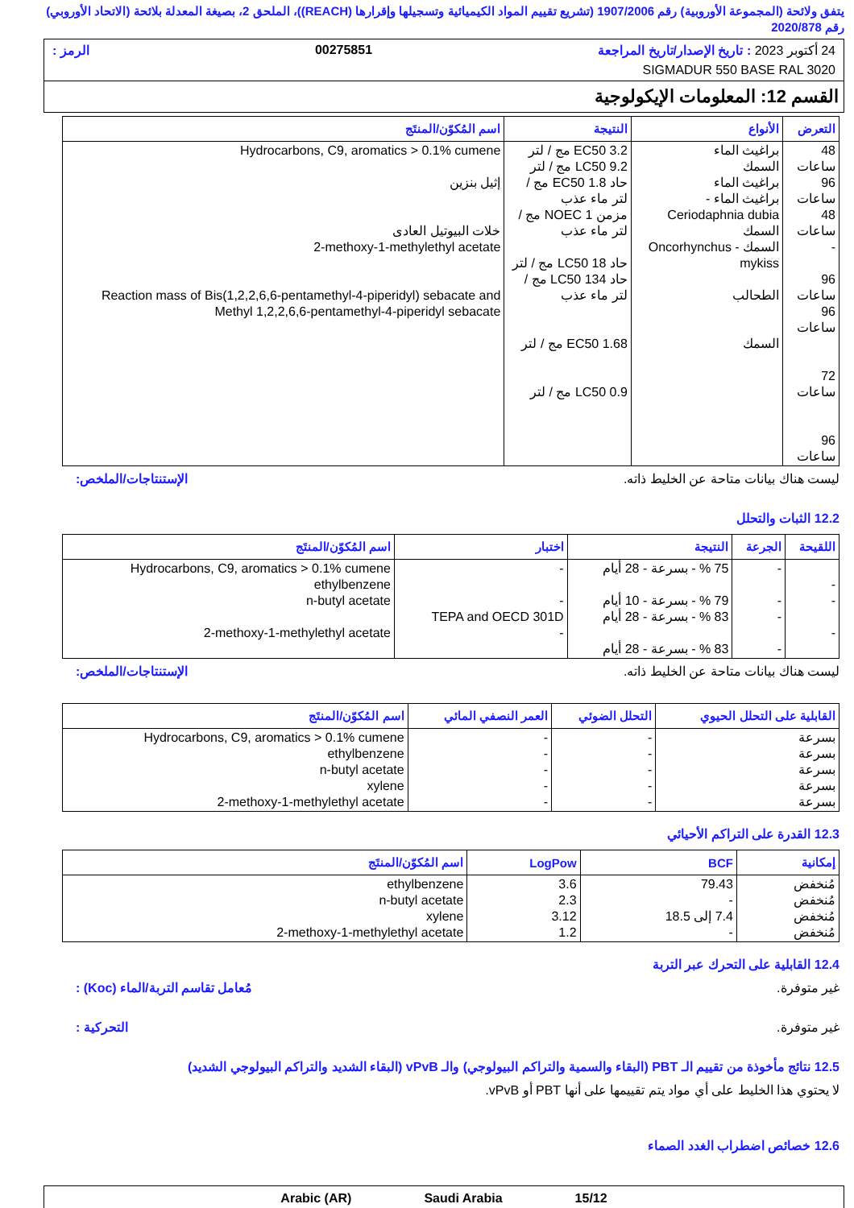يتفق ولائحة (المجموعة الأوروبية) رقم 1907/2006 (تشريع تقييم المواد الكيميائية وتسجيلها وإقرارها (REACH))، الملحق 2، بصيغة المعدلة بلائحة (الاتحاد الأوروبي) رقم 2020/878
24 أكتوبر 2023 : تاريخ الإصدار/تاريخ المراجعة 00275851 الرمز :
SIGMADUR 550 BASE RAL 3020
القسم 12: المعلومات الإيكولوجية
| التعرض | الأنواع | النتيجة | اسم المُكوّن/المنتَج |
| --- | --- | --- | --- |
| 48 ساعات 96 ساعات 48 ساعات - 96 ساعات 96 ساعات 72 ساعات 96 ساعات | براغيث الماء السمك براغيث الماء براغيث الماء - Ceriodaphnia dubia السمك السمك - Oncorhynchus mykiss الطحالب السمك | EC50 3.2 مج / لتر LC50 9.2 مج / لتر حاد EC50 1.8 مج / لتر ماء عذب مزمن NOEC 1 مج / لتر ماء عذب حاد LC50 18 مج / لتر حاد LC50 134 مج / لتر ماء عذب EC50 1.68 مج / لتر LC50 0.9 مج / لتر | Hydrocarbons, C9, aromatics > 0.1% cumene إثيل بنزين خلات البيوتيل العادى 2-methoxy-1-methylethyl acetate Reaction mass of Bis(1,2,2,6,6-pentamethyl-4-piperidyl) sebacate and Methyl 1,2,2,6,6-pentamethyl-4-piperidyl sebacate |
ليست هناك بيانات متاحة عن الخليط ذاته. الإستنتاجات/الملخص:
12.2 الثبات والتحلل
| اللقيحة | الجرعة | النتيجة | اختبار | اسم المُكوّن/المنتَج |
| --- | --- | --- | --- | --- |
| - - - | - - - - | 75 % - بسرعة - 28 أيام 79 % - بسرعة - 10 أيام 83 % - بسرعة - 28 أيام 83 % - بسرعة - 28 أيام | - - TEPA and OECD 301D - | Hydrocarbons, C9, aromatics > 0.1% cumene ethylbenzene n-butyl acetate 2-methoxy-1-methylethyl acetate |
ليست هناك بيانات متاحة عن الخليط ذاته. الإستنتاجات/الملخص:
| القابلية على التحلل الحيوي | التحلل الضوئي | العمر النصفي المائي | اسم المُكوّن/المنتَج |
| --- | --- | --- | --- |
| بسرعة بسرعة بسرعة بسرعة بسرعة | - - - - - | - - - - - | Hydrocarbons, C9, aromatics > 0.1% cumene ethylbenzene n-butyl acetate xylene 2-methoxy-1-methylethyl acetate |
12.3 القدرة على التراكم الأحيائي
| إمكانية | BCF | LogPow | اسم المُكوّن/المنتَج |
| --- | --- | --- | --- |
| مُنخفض مُنخفض مُنخفض مُنخفض | 79.43 - 7.4 إلى 18.5 - | 3.6 2.3 3.12 1.2 | ethylbenzene n-butyl acetate xylene 2-methoxy-1-methylethyl acetate |
12.4 القابلية على التحرك عبر التربة
غير متوفرة. مُعامل تقاسم التربة/الماء (Koc) :
غير متوفرة. التحركية :
12.5 نتائج مأخوذة من تقييم الـ PBT (البقاء والسمية والتراكم البيولوجي) والـ vPvB (البقاء الشديد والتراكم البيولوجي الشديد)
لا يحتوي هذا الخليط على أي مواد يتم تقييمها على أنها PBT أو vPvB.
12.6 خصائص اضطراب الغدد الصماء
Arabic (AR) Saudi Arabia 15/12